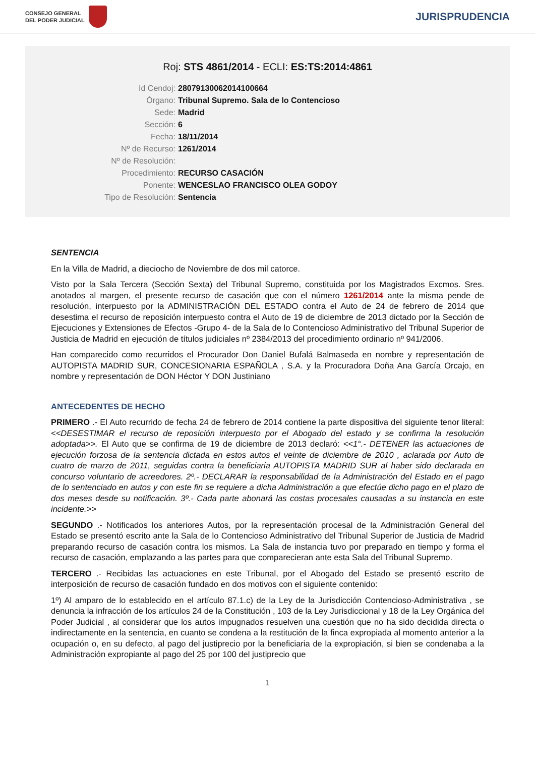CONSEJO GENERAL
DEL PODER JUDICIAL
JURISPRUDENCIA
Roj: STS 4861/2014 - ECLI: ES:TS:2014:4861
Id Cendoj:
28079130062014100664
Órgano:
Tribunal Supremo. Sala de lo Contencioso
Sede:
Madrid
Sección:
6
Fecha:
18/11/2014
Nº de Recurso:
1261/2014
Nº de Resolución:
Procedimiento:
RECURSO CASACIÓN
Ponente:
WENCESLAO FRANCISCO OLEA GODOY
Tipo de Resolución:
Sentencia
SENTENCIA
En la Villa de Madrid, a dieciocho de Noviembre de dos mil catorce.
Visto por la Sala Tercera (Sección Sexta) del Tribunal Supremo, constituida por los Magistrados Excmos. Sres. anotados al margen, el presente recurso de casación que con el número 1261/2014 ante la misma pende de resolución, interpuesto por la ADMINISTRACIÓN DEL ESTADO contra el Auto de 24 de febrero de 2014 que desestima el recurso de reposición interpuesto contra el Auto de 19 de diciembre de 2013 dictado por la Sección de Ejecuciones y Extensiones de Efectos -Grupo 4- de la Sala de lo Contencioso Administrativo del Tribunal Superior de Justicia de Madrid en ejecución de títulos judiciales nº 2384/2013 del procedimiento ordinario nº 941/2006.
Han comparecido como recurridos el Procurador Don Daniel Bufalá Balmaseda en nombre y representación de AUTOPISTA MADRID SUR, CONCESIONARIA ESPAÑOLA , S.A. y la Procuradora Doña Ana García Orcajo, en nombre y representación de DON Héctor Y DON Justiniano
ANTECEDENTES DE HECHO
PRIMERO .- El Auto recurrido de fecha 24 de febrero de 2014 contiene la parte dispositiva del siguiente tenor literal: <<DESESTIMAR el recurso de reposición interpuesto por el Abogado del estado y se confirma la resolución adoptada>>. El Auto que se confirma de 19 de diciembre de 2013 declaró: <<1°.- DETENER las actuaciones de ejecución forzosa de la sentencia dictada en estos autos el veinte de diciembre de 2010 , aclarada por Auto de cuatro de marzo de 2011, seguidas contra la beneficiaria AUTOPISTA MADRID SUR al haber sido declarada en concurso voluntario de acreedores. 2º.- DECLARAR la responsabilidad de la Administración del Estado en el pago de lo sentenciado en autos y con este fin se requiere a dicha Administración a que efectúe dicho pago en el plazo de dos meses desde su notificación. 3º.- Cada parte abonará las costas procesales causadas a su instancia en este incidente.>>
SEGUNDO .- Notificados los anteriores Autos, por la representación procesal de la Administración General del Estado se presentó escrito ante la Sala de lo Contencioso Administrativo del Tribunal Superior de Justicia de Madrid preparando recurso de casación contra los mismos. La Sala de instancia tuvo por preparado en tiempo y forma el recurso de casación, emplazando a las partes para que comparecieran ante esta Sala del Tribunal Supremo.
TERCERO .- Recibidas las actuaciones en este Tribunal, por el Abogado del Estado se presentó escrito de interposición de recurso de casación fundado en dos motivos con el siguiente contenido:
1º) Al amparo de lo establecido en el artículo 87.1.c) de la Ley de la Jurisdicción Contencioso-Administrativa , se denuncia la infracción de los artículos 24 de la Constitución , 103 de la Ley Jurisdiccional y 18 de la Ley Orgánica del Poder Judicial , al considerar que los autos impugnados resuelven una cuestión que no ha sido decidida directa o indirectamente en la sentencia, en cuanto se condena a la restitución de la finca expropiada al momento anterior a la ocupación o, en su defecto, al pago del justiprecio por la beneficiaria de la expropiación, si bien se condenaba a la Administración expropiante al pago del 25 por 100 del justiprecio que
1